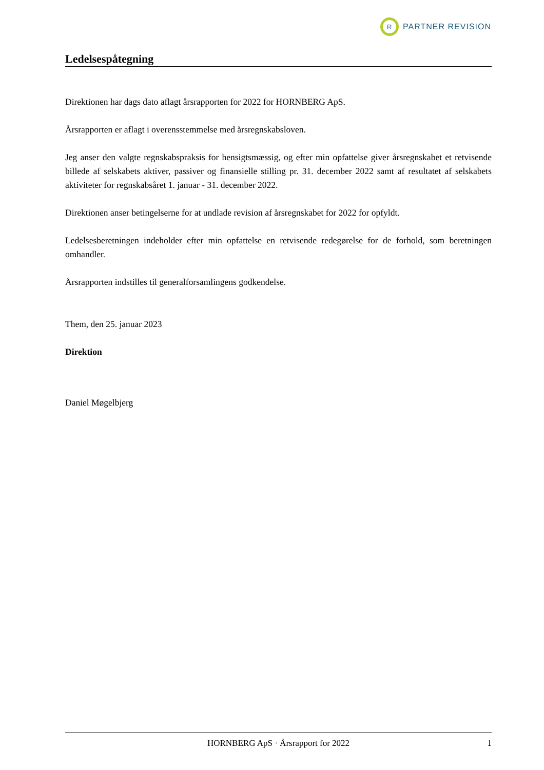R
PARTNER REVISION
Ledelsespåtegning
Direktionen har dags dato aflagt årsrapporten for 2022 for HORNBERG ApS.
Årsrapporten er aflagt i overensstemmelse med årsregnskabsloven.
Jeg anser den valgte regnskabspraksis for hensigtsmæssig, og efter min opfattelse giver årsregnskabet et retvisende billede af selskabets aktiver, passiver og finansielle stilling pr. 31. december 2022 samt af resultatet af selskabets aktiviteter for regnskabsåret 1. januar - 31. december 2022.
Direktionen anser betingelserne for at undlade revision af årsregnskabet for 2022 for opfyldt.
Ledelsesberetningen indeholder efter min opfattelse en retvisende redegørelse for de forhold, som beretningen omhandler.
Årsrapporten indstilles til generalforsamlingens godkendelse.
Them, den 25. januar 2023
Direktion
Daniel Møgelbjerg
HORNBERG ApS · Årsrapport for 2022 1